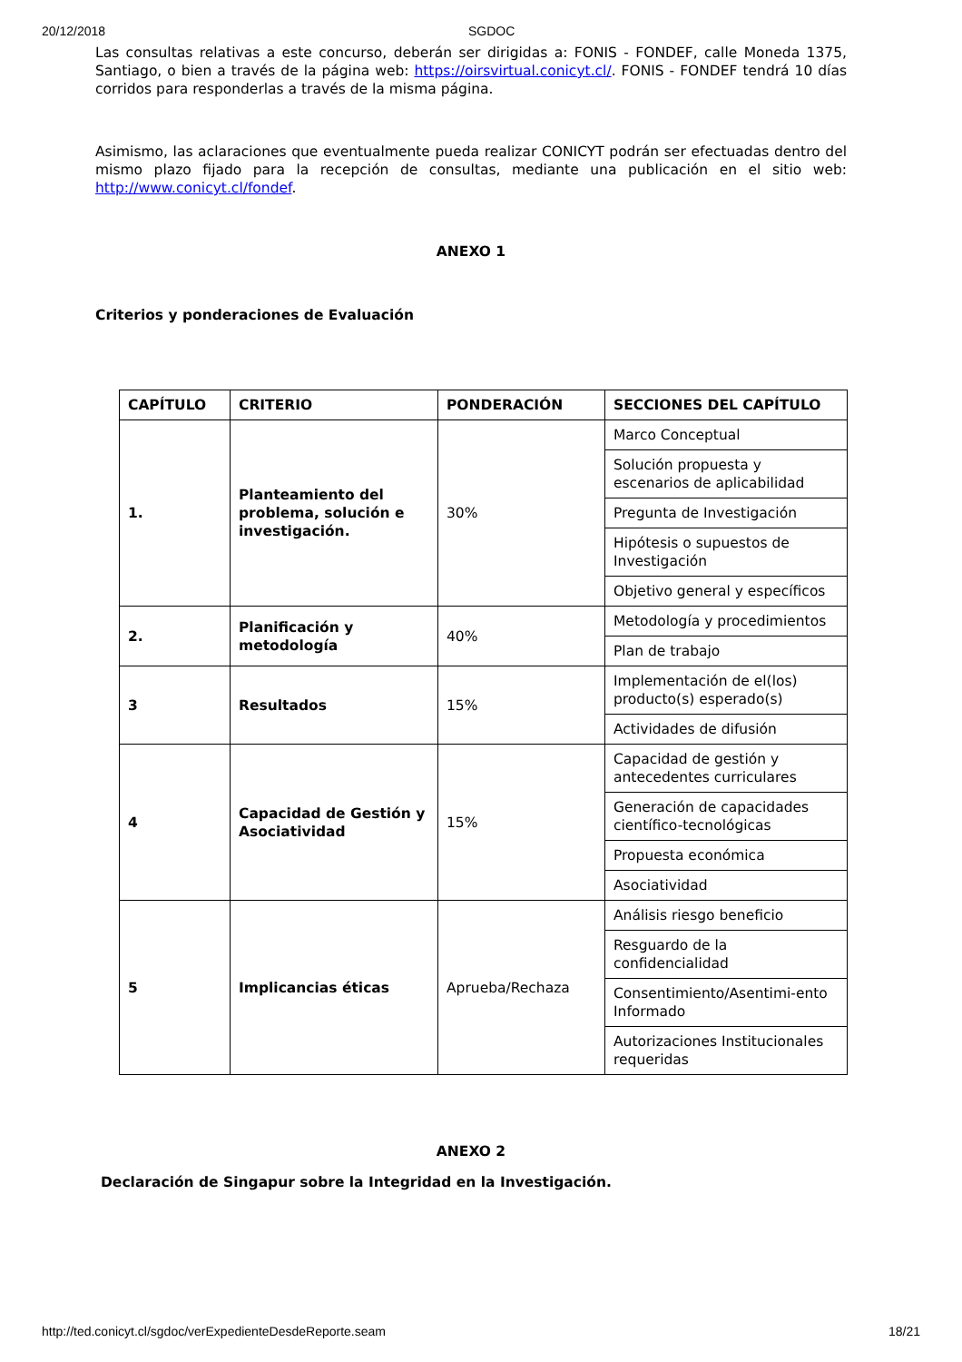20/12/2018 SGDOC
Las consultas relativas a este concurso, deberán ser dirigidas a: FONIS - FONDEF, calle Moneda 1375, Santiago, o bien a través de la página web: https://oirsvirtual.conicyt.cl/. FONIS - FONDEF tendrá 10 días corridos para responderlas a través de la misma página.
Asimismo, las aclaraciones que eventualmente pueda realizar CONICYT podrán ser efectuadas dentro del mismo plazo fijado para la recepción de consultas, mediante una publicación en el sitio web: http://www.conicyt.cl/fondef.
ANEXO 1
Criterios y ponderaciones de Evaluación
| CAPÍTULO | CRITERIO | PONDERACIÓN | SECCIONES DEL CAPÍTULO |
| 1. | Planteamiento del problema, solución e investigación. | 30% | Marco Conceptual |
| | | | Solución propuesta y escenarios de aplicabilidad |
| | | | Pregunta de Investigación |
| | | | Hipótesis o supuestos de Investigación |
| | | | Objetivo general y específicos |
| 2. | Planificación y metodología | 40% | Metodología y procedimientos |
| | | | Plan de trabajo |
| 3 | Resultados | 15% | Implementación de el(los) producto(s) esperado(s) |
| | | | Actividades de difusión |
| 4 | Capacidad de Gestión y Asociatividad | 15% | Capacidad de gestión y antecedentes curriculares |
| | | | Generación de capacidades científico-tecnológicas |
| | | | Propuesta económica |
| | | | Asociatividad |
| 5 | Implicancias éticas | Aprueba/Rechaza | Análisis riesgo beneficio |
| | | | Resguardo de la confidencialidad |
| | | | Consentimiento/Asentimi-ento Informado |
| | | | Autorizaciones Institucionales requeridas |
ANEXO 2
Declaración de Singapur sobre la Integridad en la Investigación.
http://ted.conicyt.cl/sgdoc/verExpedienteDesdeReporte.seam 18/21